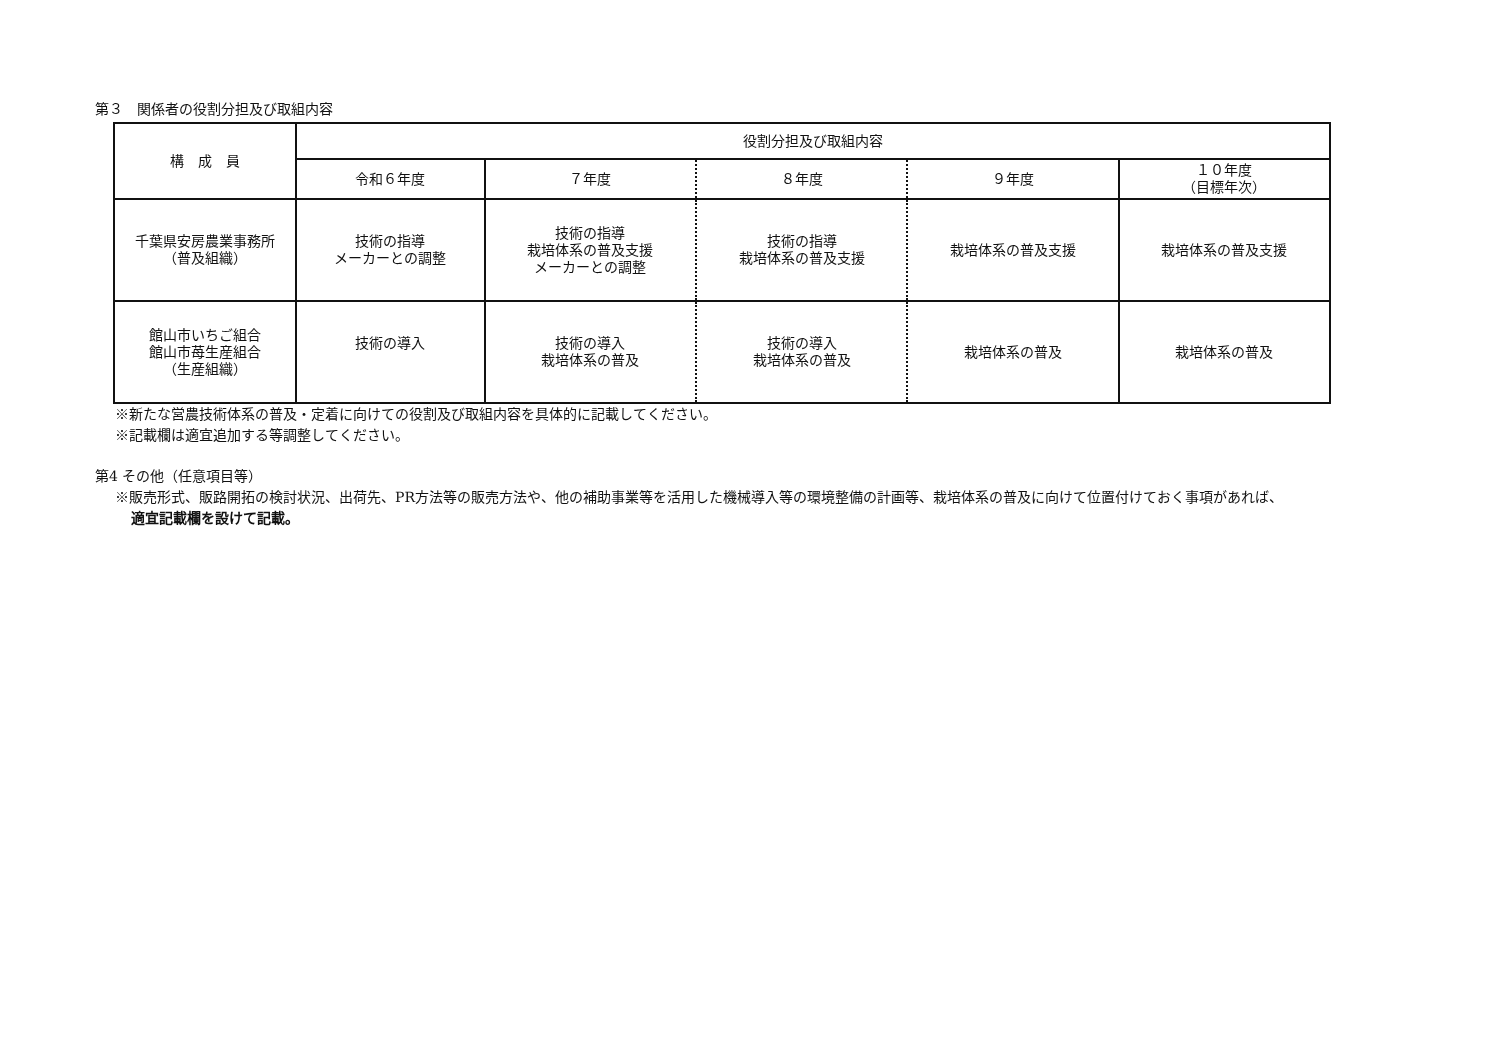第３　関係者の役割分担及び取組内容
| 構 成 員 | 役割分担及び取組内容 | | | | |
| --- | --- | --- | --- | --- | --- |
| | 令和６年度 | ７年度 | ８年度 | ９年度 | １０年度 （目標年次） |
| 千葉県安房農業事務所 （普及組織） | 技術の指導 メーカーとの調整 | 技術の指導 栽培体系の普及支援 メーカーとの調整 | 技術の指導 栽培体系の普及支援 | 栽培体系の普及支援 | 栽培体系の普及支援 |
| 館山市いちご組合 館山市苺生産組合 （生産組織） | 技術の導入 | 技術の導入 栽培体系の普及 | 技術の導入 栽培体系の普及 | 栽培体系の普及 | 栽培体系の普及 |
※新たな営農技術体系の普及・定着に向けての役割及び取組内容を具体的に記載してください。
※記載欄は適宜追加する等調整してください。
第4 その他（任意項目等）
※販売形式、販路開拓の検討状況、出荷先、PR方法等の販売方法や、他の補助事業等を活用した機械導入等の環境整備の計画等、栽培体系の普及に向けて位置付けておく事項があれば、
適宜記載欄を設けて記載。